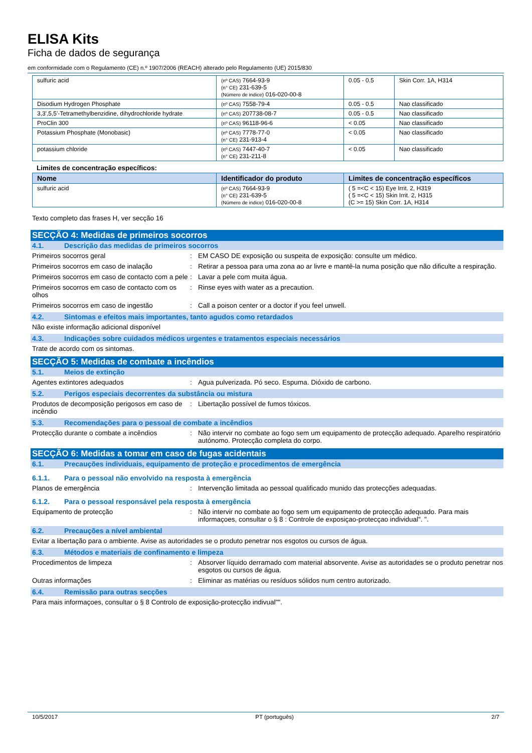ELISA Kits
Ficha de dados de segurança
em conformidade com o Regulamento (CE) n.º 1907/2006 (REACH) alterado pelo Regulamento (UE) 2015/830
| sulfuric acid | (nº CAS) 7664-93-9 (n° CE) 231-639-5 (Número de indice) 016-020-00-8 | 0.05 - 0.5 | Skin Corr. 1A, H314 |
| Disodium Hydrogen Phosphate | (nº CAS) 7558-79-4 | 0.05 - 0.5 | Nao classificado |
| 3,3',5,5'-Tetramethylbenzidine, dihydrochloride hydrate | (nº CAS) 207738-08-7 | 0.05 - 0.5 | Nao classificado |
| ProClin 300 | (nº CAS) 96118-96-6 | < 0.05 | Nao classificado |
| Potassium Phosphate (Monobasic) | (nº CAS) 7778-77-0 (n° CE) 231-913-4 | < 0.05 | Nao classificado |
| potassium chloride | (nº CAS) 7447-40-7 (n° CE) 231-211-8 | < 0.05 | Nao classificado |
Limites de concentração específicos:
| Nome | Identificador do produto | Limites de concentração específicos |
| --- | --- | --- |
| sulfuric acid | (nº CAS) 7664-93-9 (n° CE) 231-639-5 (Número de indice) 016-020-00-8 | ( 5 =<C < 15) Eye Irrit. 2, H319 ( 5 =<C < 15) Skin Irrit. 2, H315 (C >= 15) Skin Corr. 1A, H314 |
Texto completo das frases H, ver secção 16
SECÇÃO 4: Medidas de primeiros socorros
4.1. Descrição das medidas de primeiros socorros
Primeiros socorros geral : EM CASO DE exposição ou suspeita de exposição: consulte um médico.
Primeiros socorros em caso de inalação : Retirar a pessoa para uma zona ao ar livre e mantê-la numa posição que não dificulte a respiração.
Primeiros socorros em caso de contacto com a pele
: Lavar a pele com muita água.
Primeiros socorros em caso de contacto com os olhos
: Rinse eyes with water as a precaution.
Primeiros socorros em caso de ingestão : Call a poison center or a doctor if you feel unwell.
4.2. Sintomas e efeitos mais importantes, tanto agudos como retardados
Não existe informação adicional disponível
4.3. Indicações sobre cuidados médicos urgentes e tratamentos especiais necessários
Trate de acordo com os sintomas.
SECÇÃO 5: Medidas de combate a incêndios
5.1. Meios de extinção
Agentes extintores adequados : Agua pulverizada. Pó seco. Espuma. Dióxido de carbono.
5.2. Perigos especiais decorrentes da substância ou mistura
Produtos de decomposição perigosos em caso de incêndio
: Libertação possível de fumos tóxicos.
5.3. Recomendações para o pessoal de combate a incêndios
Protecção durante o combate a incêndios
: Não intervir no combate ao fogo sem um equipamento de protecção adequado. Aparelho respiratório autónomo. Protecção completa do corpo.
SECÇÃO 6: Medidas a tomar em caso de fugas acidentais
6.1. Precauções individuais, equipamento de proteção e procedimentos de emergência
6.1.1. Para o pessoal não envolvido na resposta à emergência
Planos de emergência : Intervenção limitada ao pessoal qualificado munido das protecções adequadas.
6.1.2. Para o pessoal responsável pela resposta à emergência
Equipamento de protecção : Não intervir no combate ao fogo sem um equipamento de protecção adequado. Para mais informaçoes, consultar o § 8 : Controle de exposiçao-protecçao individual". ".
6.2. Precauções a nível ambiental
Evitar a libertação para o ambiente. Avise as autoridades se o produto penetrar nos esgotos ou cursos de água.
6.3. Métodos e materiais de confinamento e limpeza
Procedimentos de limpeza : Absorver líquido derramado com material absorvente. Avise as autoridades se o produto penetrar nos esgotos ou cursos de água.
Outras informações : Eliminar as matérias ou resíduos sólidos num centro autorizado.
6.4. Remissão para outras secções
Para mais informaçoes, consultar o § 8 Controlo de exposição-protecção indivual"".
10/5/2017 PT (português) 2/7